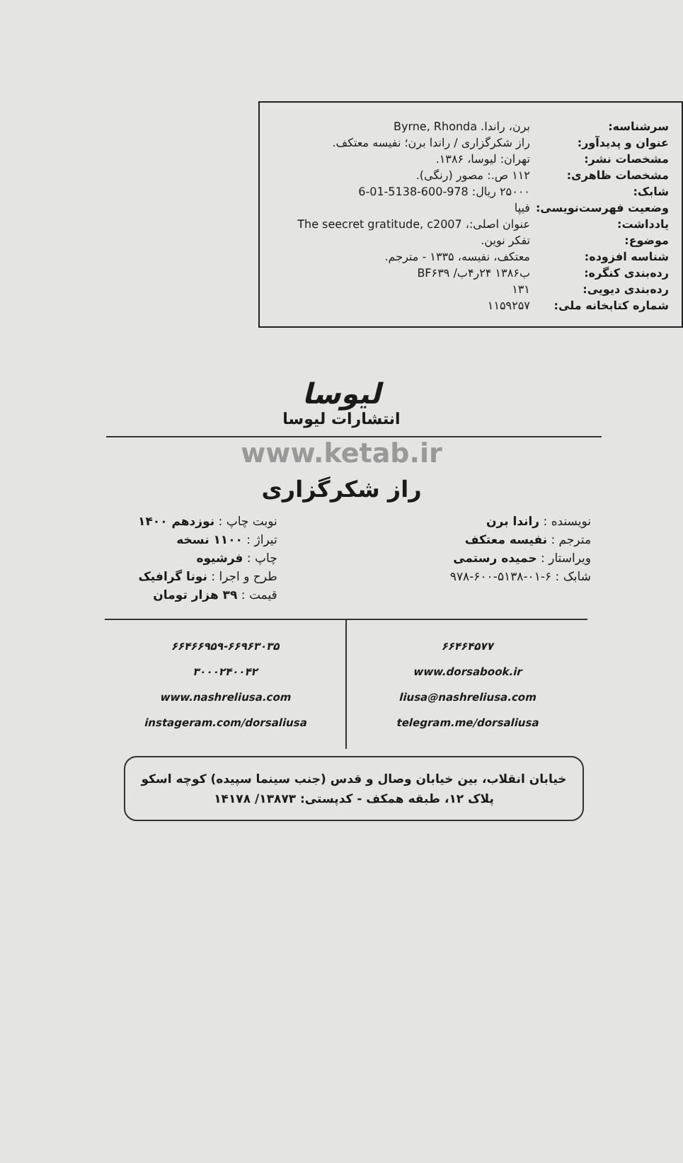| سرشناسه: | برن، راندا. Byrne, Rhonda |
| عنوان و پدیدآور: | راز شکرگزاری / راندا برن؛ نفیسه معتکف. |
| مشخصات نشر: | تهران: لیوسا، ۱۳۸۶. |
| مشخصات ظاهری: | ۱۱۲ ص.: مصور (رنگی). |
| شابک: | ۲۵۰۰۰ ریال: 978-600-5138-01-6 |
| وضعیت فهرست‌نویسی: | فیپا |
| یادداشت: | عنوان اصلی:، The seecret gratitude, c2007 |
| موضوع: | تفکر نوین. |
| شناسه افزوده: | معتکف، نفیسه، ۱۳۳۵ - مترجم. |
| رده‌بندی کنگره: | ب۱۳۸۶ ۲۴ر۴ب/ BF۶۳۹ |
| رده‌بندی دیویی: | ۱۳۱ |
| شماره کتابخانه ملی: | ۱۱۵۹۲۵۷ |
لیوسا
انتشارات لیوسا
www.ketab.ir
راز شکرگزاری
نویسنده : راندا برن
مترجم : نفیسه معتکف
ویراستار : حمیده رستمی
شابک : ۶-۰۱-۵۱۳۸-۶۰۰-۹۷۸
نوبت چاپ : نوزدهم ۱۴۰۰
تیراژ : ۱۱۰۰ نسخه
چاپ : فرشیوه
طرح و اجرا : نونا گرافیک
قیمت : ۳۹ هزار تومان
۶۶۴۶۴۵۷۷
www.dorsabook.ir
liusa@nashreliusa.com
telegram.me/dorsaliusa
۶۶۴۶۶۹۵۹-۶۶۹۶۳۰۳۵
۳۰۰۰۲۴۰۰۴۲
www.nashreliusa.com
instageram.com/dorsaliusa
خیابان انقلاب، بین خیابان وصال و قدس (جنب سینما سپیده) کوچه اسکو
پلاک ۱۲، طبقه همکف - کدپستی: ۱۳۸۷۳/ ۱۴۱۷۸